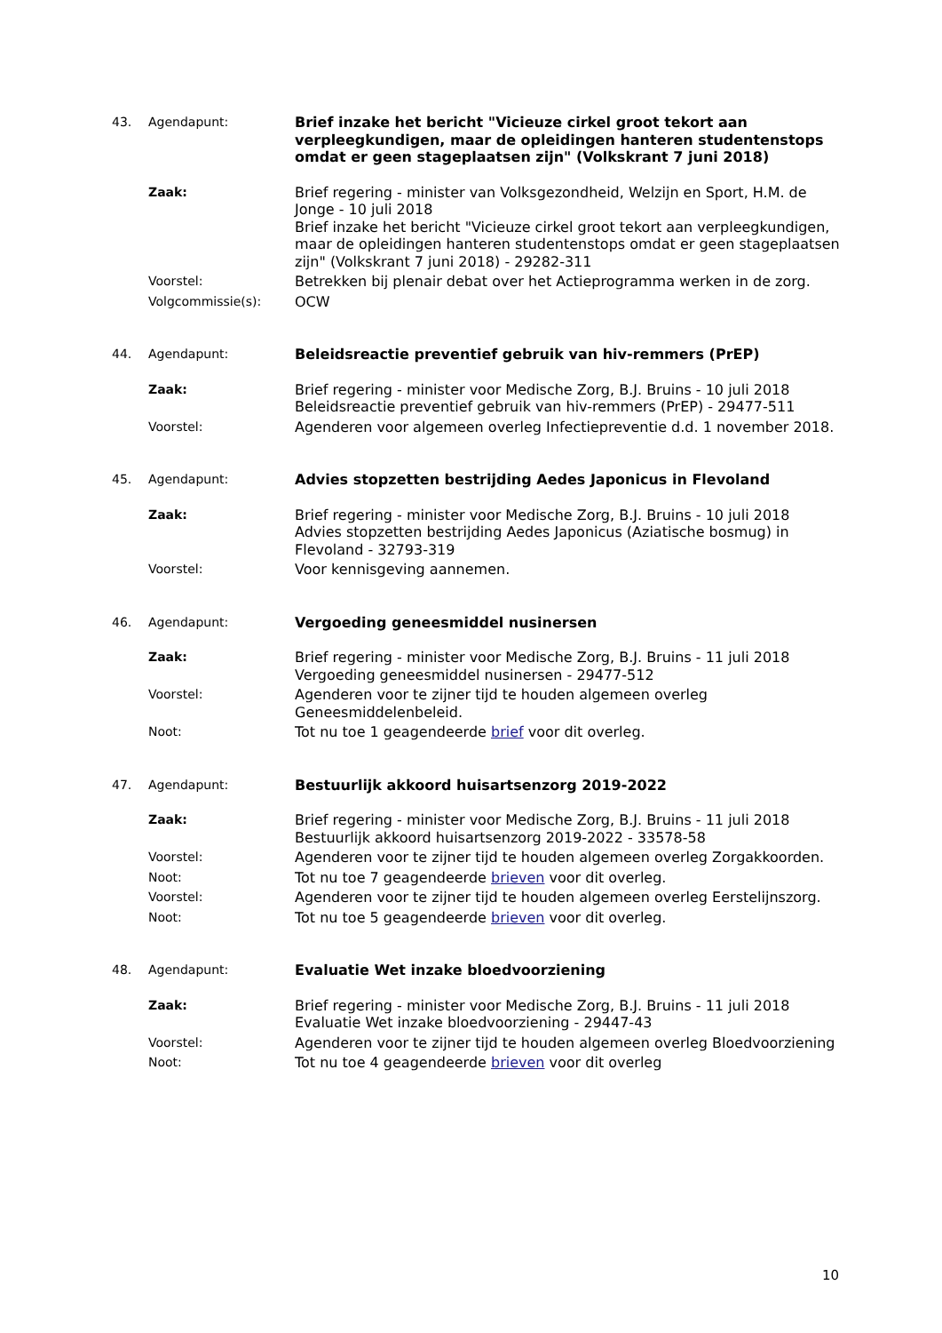43. Agendapunt: Brief inzake het bericht "Vicieuze cirkel groot tekort aan verpleegkundigen, maar de opleidingen hanteren studentenstops omdat er geen stageplaatsen zijn" (Volkskrant 7 juni 2018)
Zaak: Brief regering - minister van Volksgezondheid, Welzijn en Sport, H.M. de Jonge - 10 juli 2018
Brief inzake het bericht "Vicieuze cirkel groot tekort aan verpleegkundigen, maar de opleidingen hanteren studentenstops omdat er geen stageplaatsen zijn" (Volkskrant 7 juni 2018) - 29282-311
Voorstel: Betrekken bij plenair debat over het Actieprogramma werken in de zorg.
Volgcommissie(s): OCW
44. Agendapunt: Beleidsreactie preventief gebruik van hiv-remmers (PrEP)
Zaak: Brief regering - minister voor Medische Zorg, B.J. Bruins - 10 juli 2018
Beleidsreactie preventief gebruik van hiv-remmers (PrEP) - 29477-511
Voorstel: Agenderen voor algemeen overleg Infectiepreventie d.d. 1 november 2018.
45. Agendapunt: Advies stopzetten bestrijding Aedes Japonicus in Flevoland
Zaak: Brief regering - minister voor Medische Zorg, B.J. Bruins - 10 juli 2018
Advies stopzetten bestrijding Aedes Japonicus (Aziatische bosmug) in Flevoland - 32793-319
Voorstel: Voor kennisgeving aannemen.
46. Agendapunt: Vergoeding geneesmiddel nusinersen
Zaak: Brief regering - minister voor Medische Zorg, B.J. Bruins - 11 juli 2018
Vergoeding geneesmiddel nusinersen - 29477-512
Voorstel: Agenderen voor te zijner tijd te houden algemeen overleg Geneesmiddelenbeleid.
Noot: Tot nu toe 1 geagendeerde brief voor dit overleg.
47. Agendapunt: Bestuurlijk akkoord huisartsenzorg 2019-2022
Zaak: Brief regering - minister voor Medische Zorg, B.J. Bruins - 11 juli 2018
Bestuurlijk akkoord huisartsenzorg 2019-2022 - 33578-58
Voorstel: Agenderen voor te zijner tijd te houden algemeen overleg Zorgakkoorden.
Noot: Tot nu toe 7 geagendeerde brieven voor dit overleg.
Voorstel: Agenderen voor te zijner tijd te houden algemeen overleg Eerstelijnszorg.
Noot: Tot nu toe 5 geagendeerde brieven voor dit overleg.
48. Agendapunt: Evaluatie Wet inzake bloedvoorziening
Zaak: Brief regering - minister voor Medische Zorg, B.J. Bruins - 11 juli 2018
Evaluatie Wet inzake bloedvoorziening - 29447-43
Voorstel: Agenderen voor te zijner tijd te houden algemeen overleg Bloedvoorziening
Noot: Tot nu toe 4 geagendeerde brieven voor dit overleg
10